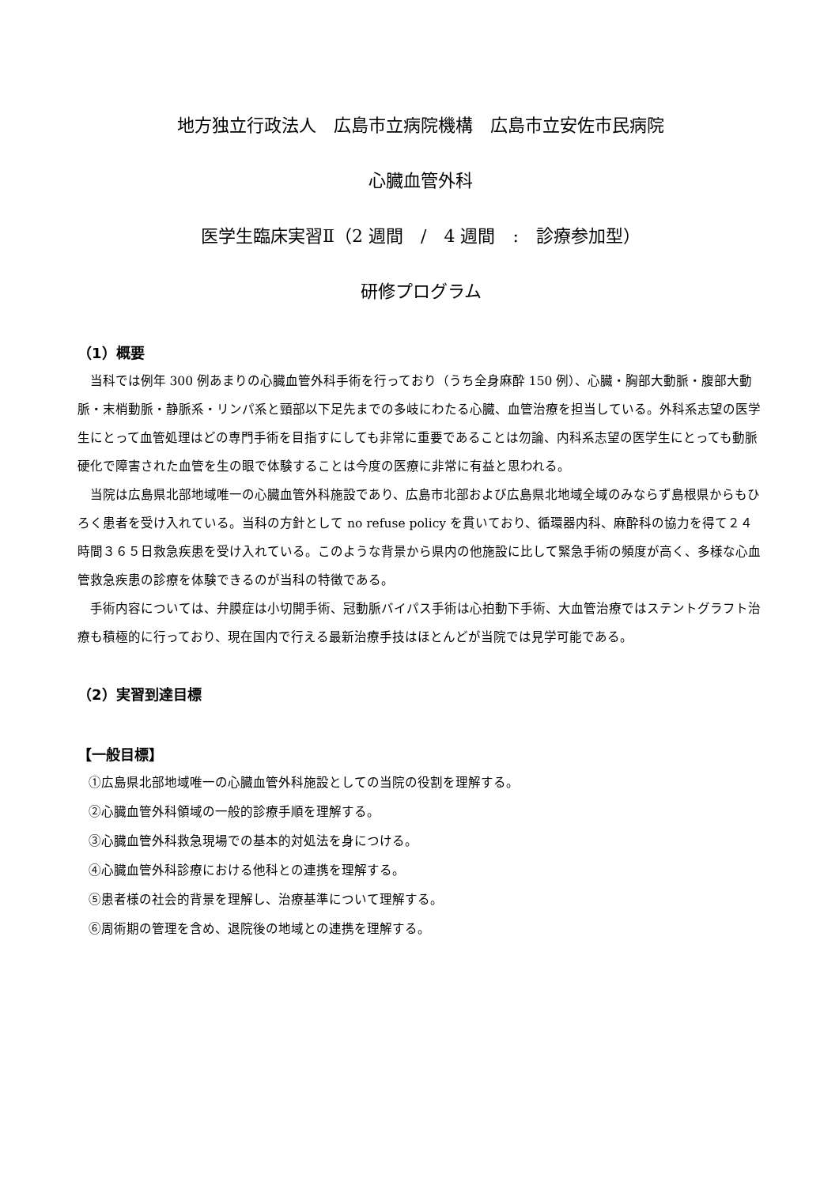地方独立行政法人　広島市立病院機構　広島市立安佐市民病院
心臓血管外科
医学生臨床実習Ⅱ（2 週間　/　4 週間　:　診療参加型）
研修プログラム
（1）概要
当科では例年 300 例あまりの心臓血管外科手術を行っており（うち全身麻酔 150 例）、心臓・胸部大動脈・腹部大動脈・末梢動脈・静脈系・リンパ系と頸部以下足先までの多岐にわたる心臓、血管治療を担当している。外科系志望の医学生にとって血管処理はどの専門手術を目指すにしても非常に重要であることは勿論、内科系志望の医学生にとっても動脈硬化で障害された血管を生の眼で体験することは今度の医療に非常に有益と思われる。
当院は広島県北部地域唯一の心臓血管外科施設であり、広島市北部および広島県北地域全域のみならず島根県からもひろく患者を受け入れている。当科の方針として no refuse policy を貫いており、循環器内科、麻酔科の協力を得て２４時間３６５日救急疾患を受け入れている。このような背景から県内の他施設に比して緊急手術の頻度が高く、多様な心血管救急疾患の診療を体験できるのが当科の特徴である。
手術内容については、弁膜症は小切開手術、冠動脈バイパス手術は心拍動下手術、大血管治療ではステントグラフト治療も積極的に行っており、現在国内で行える最新治療手技はほとんどが当院では見学可能である。
（2）実習到達目標
【一般目標】
①広島県北部地域唯一の心臓血管外科施設としての当院の役割を理解する。
②心臓血管外科領域の一般的診療手順を理解する。
③心臓血管外科救急現場での基本的対処法を身につける。
④心臓血管外科診療における他科との連携を理解する。
⑤患者様の社会的背景を理解し、治療基準について理解する。
⑥周術期の管理を含め、退院後の地域との連携を理解する。